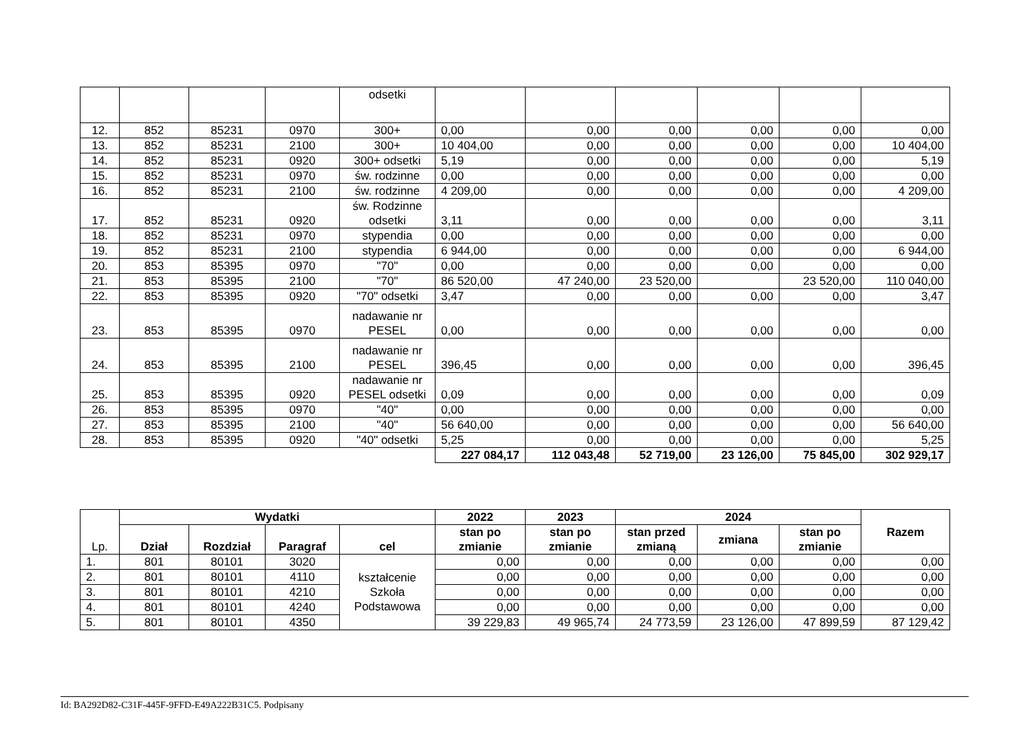| | | | | odsetki | | | | | | |
| 12. | 852 | 85231 | 0970 | 300+ | 0,00 | 0,00 | 0,00 | 0,00 | 0,00 | 0,00 |
| 13. | 852 | 85231 | 2100 | 300+ | 10 404,00 | 0,00 | 0,00 | 0,00 | 0,00 | 10 404,00 |
| 14. | 852 | 85231 | 0920 | 300+ odsetki | 5,19 | 0,00 | 0,00 | 0,00 | 0,00 | 5,19 |
| 15. | 852 | 85231 | 0970 | św. rodzinne | 0,00 | 0,00 | 0,00 | 0,00 | 0,00 | 0,00 |
| 16. | 852 | 85231 | 2100 | św. rodzinne | 4 209,00 | 0,00 | 0,00 | 0,00 | 0,00 | 4 209,00 |
| 17. | 852 | 85231 | 0920 | św. Rodzinne odsetki | 3,11 | 0,00 | 0,00 | 0,00 | 0,00 | 3,11 |
| 18. | 852 | 85231 | 0970 | stypendia | 0,00 | 0,00 | 0,00 | 0,00 | 0,00 | 0,00 |
| 19. | 852 | 85231 | 2100 | stypendia | 6 944,00 | 0,00 | 0,00 | 0,00 | 0,00 | 6 944,00 |
| 20. | 853 | 85395 | 0970 | "70" | 0,00 | 0,00 | 0,00 | 0,00 | 0,00 | 0,00 |
| 21. | 853 | 85395 | 2100 | "70" | 86 520,00 | 47 240,00 | 23 520,00 | | 23 520,00 | 110 040,00 |
| 22. | 853 | 85395 | 0920 | "70" odsetki | 3,47 | 0,00 | 0,00 | 0,00 | 0,00 | 3,47 |
| 23. | 853 | 85395 | 0970 | nadawanie nr PESEL | 0,00 | 0,00 | 0,00 | 0,00 | 0,00 | 0,00 |
| 24. | 853 | 85395 | 2100 | nadawanie nr PESEL | 396,45 | 0,00 | 0,00 | 0,00 | 0,00 | 396,45 |
| 25. | 853 | 85395 | 0920 | nadawanie nr PESEL odsetki | 0,09 | 0,00 | 0,00 | 0,00 | 0,00 | 0,09 |
| 26. | 853 | 85395 | 0970 | "40" | 0,00 | 0,00 | 0,00 | 0,00 | 0,00 | 0,00 |
| 27. | 853 | 85395 | 2100 | "40" | 56 640,00 | 0,00 | 0,00 | 0,00 | 0,00 | 56 640,00 |
| 28. | 853 | 85395 | 0920 | "40" odsetki | 5,25 | 0,00 | 0,00 | 0,00 | 0,00 | 5,25 |
| | | | | | 227 084,17 | 112 043,48 | 52 719,00 | 23 126,00 | 75 845,00 | 302 929,17 |
| Lp. | Wydatki | | | | 2022 | 2023 | 2024 | | | Razem |
| | | | | | stan po zmianie | stan po zmianie | stan przed zmianą | zmiana | stan po zmianie | |
| | Dział | Rozdział | Paragraf | cel | | | | | | |
| 1. | 801 | 80101 | 3020 | kształcenie Szkoła Podstawowa | 0,00 | 0,00 | 0,00 | 0,00 | 0,00 | 0,00 |
| 2. | 801 | 80101 | 4110 | | 0,00 | 0,00 | 0,00 | 0,00 | 0,00 | 0,00 |
| 3. | 801 | 80101 | 4210 | | 0,00 | 0,00 | 0,00 | 0,00 | 0,00 | 0,00 |
| 4. | 801 | 80101 | 4240 | | 0,00 | 0,00 | 0,00 | 0,00 | 0,00 | 0,00 |
| 5. | 801 | 80101 | 4350 | | 39 229,83 | 49 965,74 | 24 773,59 | 23 126,00 | 47 899,59 | 87 129,42 |
Id: BA292D82-C31F-445F-9FFD-E49A222B31C5. Podpisany